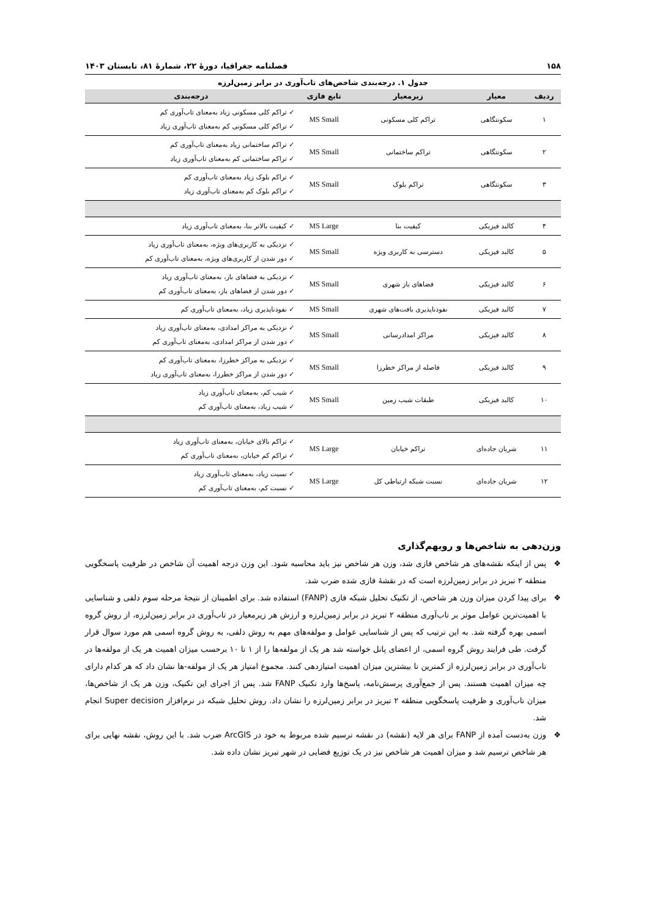۱۵۸ فصلنامه جغرافیا، دورهٔ ۲۲، شمارهٔ ۸۱، تابستان ۱۴۰۳
جدول ۱. درجه‌بندی شاخص‌های تاب‌آوری در برابر زمین‌لرزه
| ردیف | معیار | زیرمعیار | تابع فازی | درجه‌بندی |
| --- | --- | --- | --- | --- |
| ۱ | سکونتگاهی | تراکم کلی مسکونی | MS Small | ✓ تراکم کلی مسکونی زیاد به‌معنای تاب‌آوری کم ✓ تراکم کلی مسکونی کم به‌معنای تاب‌آوری زیاد |
| ۲ | سکونتگاهی | تراکم ساختمانی | MS Small | ✓ تراکم ساختمانی زیاد به‌معنای تاب‌آوری کم ✓ تراکم ساختمانی کم به‌معنای تاب‌آوری زیاد |
| ۳ | سکونتگاهی | تراکم بلوک | MS Small | ✓ تراکم بلوک زیاد به‌معنای تاب‌آوری کم ✓ تراکم بلوک کم به‌معنای تاب‌آوری زیاد |
| ۴ | کالبد فیزیکی | کیفیت بنا | MS Large | ✓ کیفیت بالاتر بنا، به‌معنای تاب‌آوری زیاد |
| ۵ | کالبد فیزیکی | دسترسی به کاربری ویژه | MS Small | ✓ نزدیکی به کاربری‌های ویژه، به‌معنای تاب‌آوری زیاد ✓ دور شدن از کاربری‌های ویژه، به‌معنای تاب‌آوری کم |
| ۶ | کالبد فیزیکی | فضاهای باز شهری | MS Small | ✓ نزدیکی به فضاهای باز، به‌معنای تاب‌آوری زیاد ✓ دور شدن از فضاهای باز، به‌معنای تاب‌آوری کم |
| ۷ | کالبد فیزیکی | نفوذناپذیری بافت‌های شهری | MS Small | ✓ نفوذناپذیری زیاد، به‌معنای تاب‌آوری کم |
| ۸ | کالبد فیزیکی | مراکز امدادرسانی | MS Small | ✓ نزدیکی به مراکز امدادی، به‌معنای تاب‌آوری زیاد ✓ دور شدن از مراکز امدادی، به‌معنای تاب‌آوری کم |
| ۹ | کالبد فیزیکی | فاصله از مراکز خطرزا | MS Small | ✓ نزدیکی به مراکز خطرزا، به‌معنای تاب‌آوری کم ✓ دور شدن از مراکز خطرزا، به‌معنای تاب‌آوری زیاد |
| ۱۰ | کالبد فیزیکی | طبقات شیب زمین | MS Small | ✓ شیب کم، به‌معنای تاب‌آوری زیاد ✓ شیب زیاد، به‌معنای تاب‌آوری کم |
| ۱۱ | شریان جاده‌ای | تراکم خیابان | MS Large | ✓ تراکم بالای خیابان، به‌معنای تاب‌آوری زیاد ✓ تراکم کم خیابان، به‌معنای تاب‌آوری کم |
| ۱۲ | شریان جاده‌ای | نسبت شبکه ارتباطی کل | MS Large | ✓ نسبت زیاد، به‌معنای تاب‌آوری زیاد ✓ نسبت کم، به‌معنای تاب‌آوری کم |
وزن‌دهی به شاخص‌ها و رویهم‌گذاری
❖ پس از اینکه نقشه‌های هر شاخص فازی شد، وزن هر شاخص نیز باید محاسبه شود. این وزن درجه اهمیت آن شاخص در ظرفیت پاسخگویی منطقه ۲ تبریز در برابر زمین‌لرزه است که در نقشهٔ فازی شده ضرب شد.
❖ برای پیدا کردن میزان وزن هر شاخص، از تکنیک تحلیل شبکه فازی (FANP) استفاده شد. برای اطمینان از نتیجهٔ مرحله سوم دلفی و شناسایی با اهمیت‌ترین عوامل موثر بر تاب‌آوری منطقه ۲ تبریز در برابر زمین‌لرزه و ارزش هر زیرمعیار در تاب‌آوری در برابر زمین‌لرزه، از روش گروه اسمی بهره گرفته شد. به این ترتیب که پس از شناسایی عوامل و مولفه‌های مهم به روش دلفی، به روش گروه اسمی هم مورد سوال قرار گرفت. طی فرایند روش گروه اسمی، از اعضای پانل خواسته شد هر یک از مولفه‌ها را از ۱ تا ۱۰ برحسب میزان اهمیت هر یک از مولفه‌ها در تاب‌آوری در برابر زمین‌لرزه از کمترین تا بیشترین میزان اهمیت امتیازدهی کنند. مجموع امتیاز هر یک از مولفه-ها نشان داد که هر کدام دارای چه میزان اهمیت هستند. پس از جمع‌آوری پرسش‌نامه، پاسخ‌ها وارد تکنیک FANP شد. پس از اجرای این تکنیک، وزن هر یک از شاخص‌ها، میزان تاب‌آوری و ظرفیت پاسخگویی منطقه ۲ تبریز در برابر زمین‌لرزه را نشان داد. روش تحلیل شبکه در نرم‌افزار Super decision انجام شد.
❖ وزن به‌دست آمده از FANP برای هر لایه (نقشه) در نقشه ترسیم شده مربوط به خود در ArcGIS ضرب شد. با این روش، نقشه نهایی برای هر شاخص ترسیم شد و میزان اهمیت هر شاخص نیز در یک توزیع فضایی در شهر تبریز نشان داده شد.